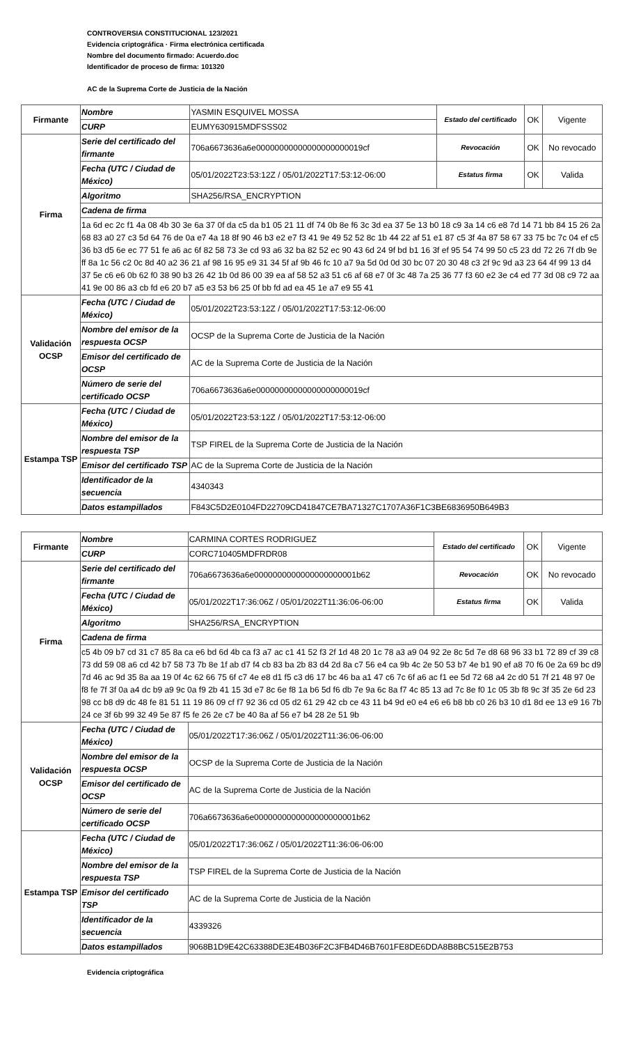CONTROVERSIA CONSTITUCIONAL 123/2021
Evidencia criptográfica · Firma electrónica certificada
Nombre del documento firmado: Acuerdo.doc
Identificador de proceso de firma: 101320
AC de la Suprema Corte de Justicia de la Nación
| Firmante | Nombre | YASMIN ESQUIVEL MOSSA | Estado del certificado | OK | Vigente |
| | CURP | EUMY630915MDFSSS02 | | | |
| Firma | Serie del certificado del firmante | 706a6673636a6e00000000000000000000019cf | Revocación | OK | No revocado |
| | Fecha (UTC / Ciudad de México) | 05/01/2022T23:53:12Z / 05/01/2022T17:53:12-06:00 | Estatus firma | OK | Valida |
| | Algoritmo | SHA256/RSA_ENCRYPTION | | | |
| | Cadena de firma | | | | |
| | 1a 6d ec 2c f1 4a 08 4b 30 3e 6a 37 0f da c5 da b1 05 21 11 df 74 0b 8e f6 3c 3d ea 37 5e 13 b0 18 c9 3a 14 c6 e8 7d 14 71 bb 84 15 26 2a 68 83 a0 27 c3 5d 64 76 de 0a e7 4a 18 8f 90 46 b3 e2 e7 f3 41 9e 49 52 52 8c 1b 44 22 af 51 e1 87 c5 3f 4a 87 58 67 33 75 bc 7c 04 ef c5 36 b3 d5 6e ec 77 51 fe a6 ac 6f 82 58 73 3e cd 93 a6 32 ba 82 52 ec 90 43 6d 24 9f bd b1 16 3f ef 95 54 74 99 50 c5 23 dd 72 26 7f db 9e ff 8a 1c 56 c2 0c 8d 40 a2 36 21 af 98 16 95 e9 31 34 5f af 9b 46 fc 10 a7 9a 5d 0d 0d 30 bc 07 20 30 48 c3 2f 9c 9d a3 23 64 4f 99 13 d4 37 5e c6 e6 0b 62 f0 38 90 b3 26 42 1b 0d 86 00 39 ea af 58 52 a3 51 c6 af 68 e7 0f 3c 48 7a 25 36 77 f3 60 e2 3e c4 ed 77 3d 08 c9 72 aa 41 9e 00 86 a3 cb fd e6 20 b7 a5 e3 53 b6 25 0f bb fd ad ea 45 1e a7 e9 55 41 | | | | |
| Validación OCSP | Fecha (UTC / Ciudad de México) | 05/01/2022T23:53:12Z / 05/01/2022T17:53:12-06:00 | | | |
| | Nombre del emisor de la respuesta OCSP | OCSP de la Suprema Corte de Justicia de la Nación | | | |
| | Emisor del certificado de OCSP | AC de la Suprema Corte de Justicia de la Nación | | | |
| | Número de serie del certificado OCSP | 706a6673636a6e00000000000000000000019cf | | | |
| Estampa TSP | Fecha (UTC / Ciudad de México) | 05/01/2022T23:53:12Z / 05/01/2022T17:53:12-06:00 | | | |
| | Nombre del emisor de la respuesta TSP | TSP FIREL de la Suprema Corte de Justicia de la Nación | | | |
| | Emisor del certificado TSP | AC de la Suprema Corte de Justicia de la Nación | | | |
| | Identificador de la secuencia | 4340343 | | | |
| | Datos estampillados | F843C5D2E0104FD22709CD41847CE7BA71327C1707A36F1C3BE6836950B649B3 | | | |
| Firmante | Nombre | CARMINA CORTES RODRIGUEZ | Estado del certificado | OK | Vigente |
| | CURP | CORC710405MDFRDR08 | | | |
| Firma | Serie del certificado del firmante | 706a6673636a6e0000000000000000000001b62 | Revocación | OK | No revocado |
| | Fecha (UTC / Ciudad de México) | 05/01/2022T17:36:06Z / 05/01/2022T11:36:06-06:00 | Estatus firma | OK | Valida |
| | Algoritmo | SHA256/RSA_ENCRYPTION | | | |
| | Cadena de firma | | | | |
| | c5 4b 09 b7 cd 31 c7 85 8a ca e6 bd 6d 4b ca f3 a7 ac c1 41 52 f3 2f 1d 48 20 1c 78 a3 a9 04 92 2e 8c 5d 7e d8 68 96 33 b1 72 89 cf 39 c8 73 dd 59 08 a6 cd 42 b7 58 73 7b 8e 1f ab d7 f4 cb 83 ba 2b 83 d4 2d 8a c7 56 e4 ca 9b 4c 2e 50 53 b7 4e b1 90 ef a8 70 f6 0e 2a 69 bc d9 7d 46 ac 9d 35 8a aa 19 0f 4c 62 66 75 6f c7 4e e8 d1 f5 c3 d6 17 bc 46 ba a1 47 c6 7c 6f a6 ac f1 ee 5d 72 68 a4 2c d0 51 7f 21 48 97 0e f8 fe 7f 3f 0a a4 dc b9 a9 9c 0a f9 2b 41 15 3d e7 8c 6e f8 1a b6 5d f6 db 7e 9a 6c 8a f7 4c 85 13 ad 7c 8e f0 1c 05 3b f8 9c 3f 35 2e 6d 23 98 cc b8 d9 dc 48 fe 81 51 11 19 86 09 cf f7 92 36 cd 05 d2 61 29 42 cb ce 43 11 b4 9d e0 e4 e6 e6 b8 bb c0 26 b3 10 d1 8d ee 13 e9 16 7b 24 ce 3f 6b 99 32 49 5e 87 f5 fe 26 2e c7 be 40 8a af 56 e7 b4 28 2e 51 9b | | | | |
| Validación OCSP | Fecha (UTC / Ciudad de México) | 05/01/2022T17:36:06Z / 05/01/2022T11:36:06-06:00 | | | |
| | Nombre del emisor de la respuesta OCSP | OCSP de la Suprema Corte de Justicia de la Nación | | | |
| | Emisor del certificado de OCSP | AC de la Suprema Corte de Justicia de la Nación | | | |
| | Número de serie del certificado OCSP | 706a6673636a6e0000000000000000000001b62 | | | |
| Estampa TSP | Fecha (UTC / Ciudad de México) | 05/01/2022T17:36:06Z / 05/01/2022T11:36:06-06:00 | | | |
| | Nombre del emisor de la respuesta TSP | TSP FIREL de la Suprema Corte de Justicia de la Nación | | | |
| | Emisor del certificado TSP | AC de la Suprema Corte de Justicia de la Nación | | | |
| | Identificador de la secuencia | 4339326 | | | |
| | Datos estampillados | 9068B1D9E42C63388DE3E4B036F2C3FB4D46B7601FE8DE6DDA8B8BC515E2B753 | | | |
Evidencia criptográfica